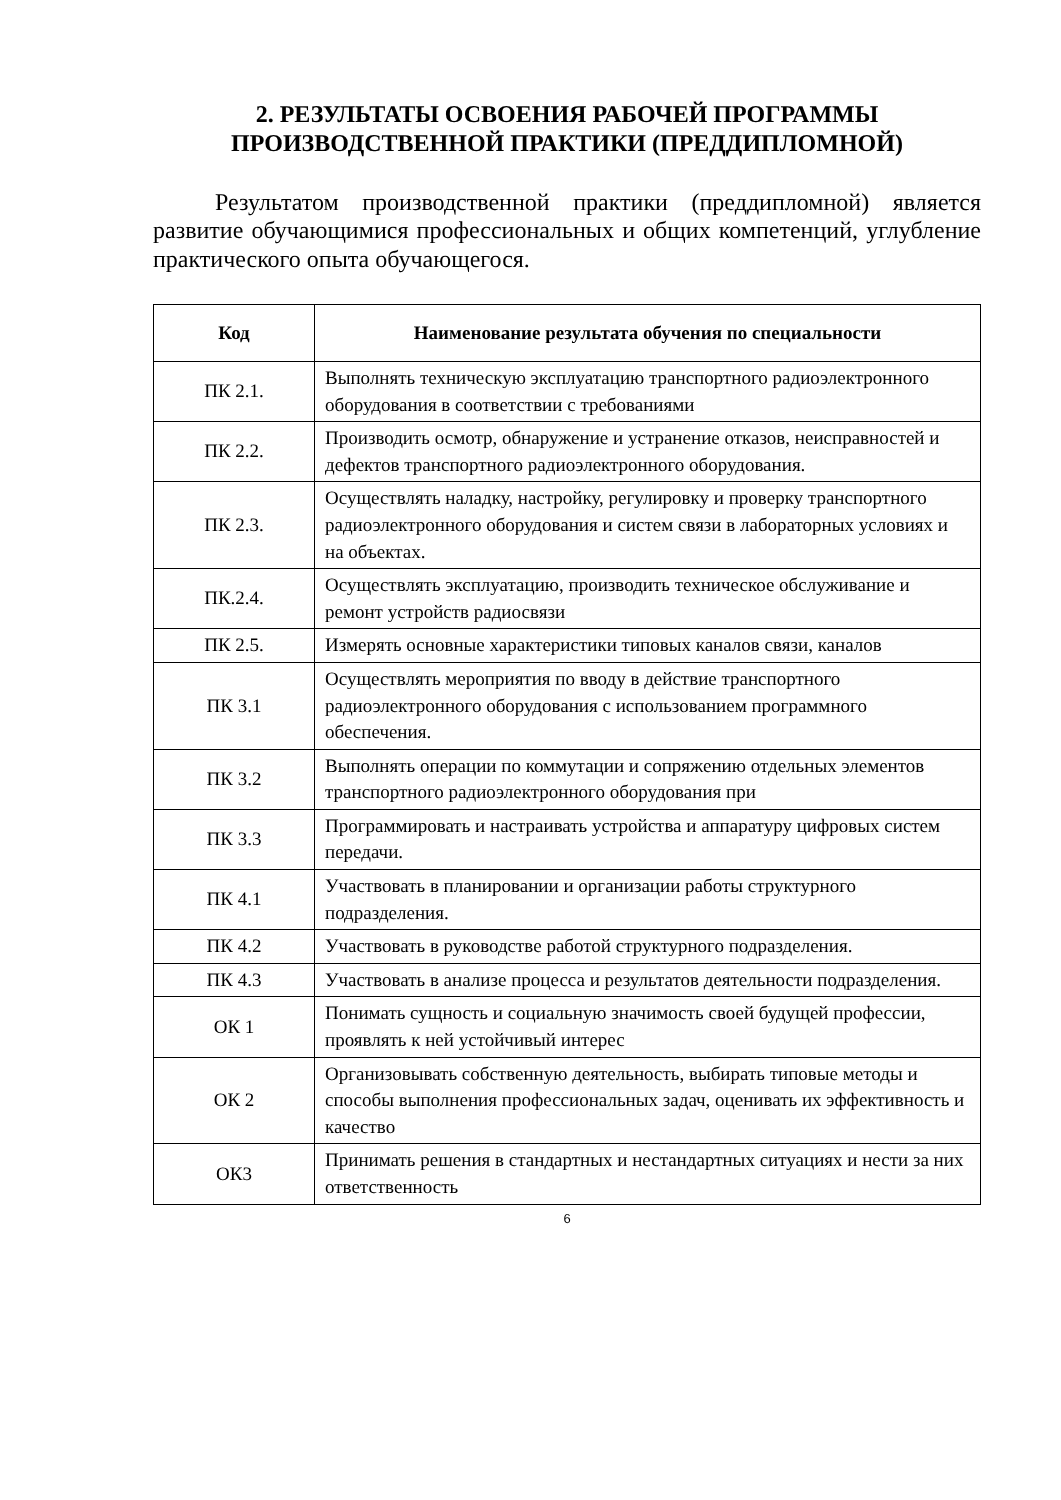2. РЕЗУЛЬТАТЫ ОСВОЕНИЯ РАБОЧЕЙ ПРОГРАММЫ ПРОИЗВОДСТВЕННОЙ ПРАКТИКИ (ПРЕДДИПЛОМНОЙ)
Результатом производственной практики (преддипломной) является развитие обучающимися профессиональных и общих компетенций, углубление практического опыта обучающегося.
| Код | Наименование результата обучения по специальности |
| --- | --- |
| ПК 2.1. | Выполнять техническую эксплуатацию транспортного радиоэлектронного оборудования в соответствии с требованиями |
| ПК 2.2. | Производить осмотр, обнаружение и устранение отказов, неисправностей и дефектов транспортного радиоэлектронного оборудования. |
| ПК 2.3. | Осуществлять наладку, настройку, регулировку и проверку транспортного радиоэлектронного оборудования и систем связи в лабораторных условиях и на объектах. |
| ПК.2.4. | Осуществлять эксплуатацию, производить техническое обслуживание и ремонт устройств радиосвязи |
| ПК 2.5. | Измерять основные характеристики типовых каналов связи, каналов |
| ПК 3.1 | Осуществлять мероприятия по вводу в действие транспортного радиоэлектронного оборудования с использованием программного обеспечения. |
| ПК 3.2 | Выполнять операции по коммутации и сопряжению отдельных элементов транспортного радиоэлектронного оборудования при |
| ПК 3.3 | Программировать и настраивать устройства и аппаратуру цифровых систем передачи. |
| ПК 4.1 | Участвовать в планировании и организации работы структурного подразделения. |
| ПК 4.2 | Участвовать в руководстве работой структурного подразделения. |
| ПК 4.3 | Участвовать в анализе процесса и результатов деятельности подразделения. |
| ОК 1 | Понимать сущность и социальную значимость своей будущей профессии, проявлять к ней устойчивый интерес |
| ОК 2 | Организовывать собственную деятельность, выбирать типовые методы и способы выполнения профессиональных задач, оценивать их эффективность и качество |
| ОК3 | Принимать решения в стандартных и нестандартных ситуациях и нести за них ответственность |
6